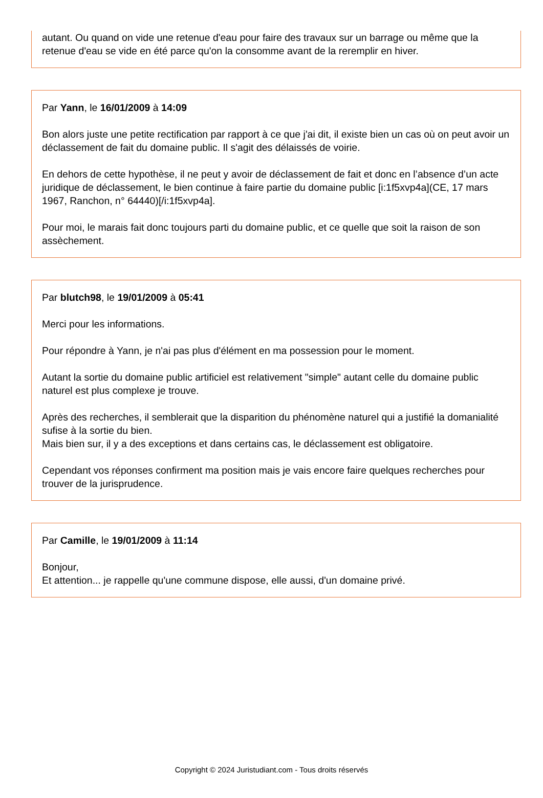autant. Ou quand on vide une retenue d'eau pour faire des travaux sur un barrage ou même que la retenue d'eau se vide en été parce qu'on la consomme avant de la reremplir en hiver.
Par Yann, le 16/01/2009 à 14:09
Bon alors juste une petite rectification par rapport à ce que j'ai dit, il existe bien un cas où on peut avoir un déclassement de fait du domaine public. Il s'agit des délaissés de voirie.
En dehors de cette hypothèse, il ne peut y avoir de déclassement de fait et donc en l’absence d’un acte juridique de déclassement, le bien continue à faire partie du domaine public [i:1f5xvp4a](CE, 17 mars 1967, Ranchon, n° 64440)[/i:1f5xvp4a].
Pour moi, le marais fait donc toujours parti du domaine public, et ce quelle que soit la raison de son assèchement.
Par blutch98, le 19/01/2009 à 05:41
Merci pour les informations.
Pour répondre à Yann, je n'ai pas plus d'élément en ma possession pour le moment.
Autant la sortie du domaine public artificiel est relativement "simple" autant celle du domaine public naturel est plus complexe je trouve.
Après des recherches, il semblerait que la disparition du phénomène naturel qui a justifié la domanialité sufise à la sortie du bien.
Mais bien sur, il y a des exceptions et dans certains cas, le déclassement est obligatoire.
Cependant vos réponses confirment ma position mais je vais encore faire quelques recherches pour trouver de la jurisprudence.
Par Camille, le 19/01/2009 à 11:14
Bonjour,
Et attention... je rappelle qu'une commune dispose, elle aussi, d'un domaine privé.
Copyright © 2024 Juristudiant.com - Tous droits réservés